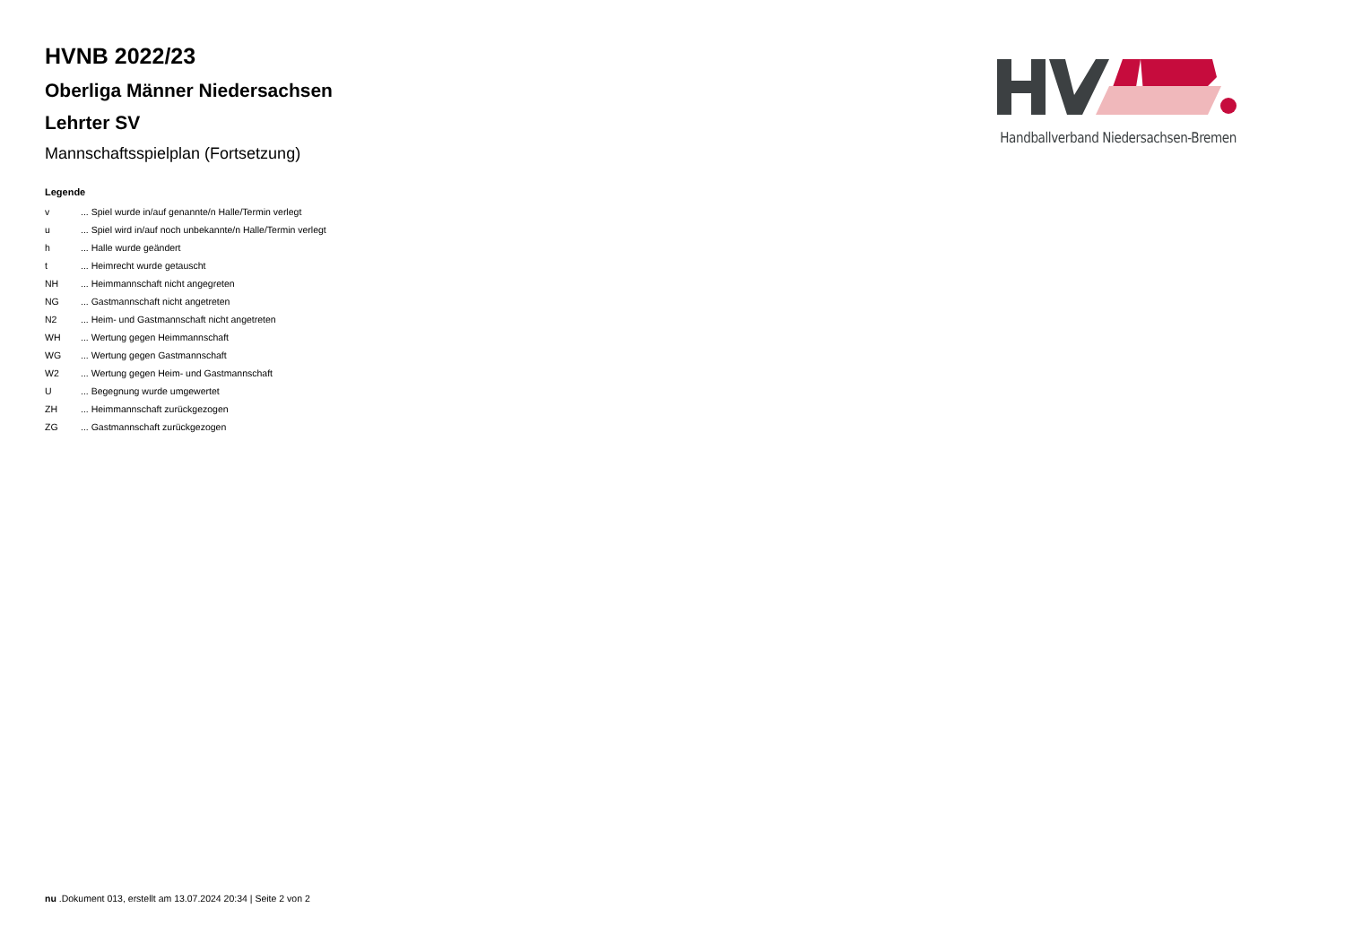HVNB 2022/23
Oberliga Männer Niedersachsen
Lehrter SV
Mannschaftsspielplan (Fortsetzung)
Handballverband Niedersachsen-Bremen
Legende
| v | ... Spiel wurde in/auf genannte/n Halle/Termin verlegt |
| u | ... Spiel wird in/auf noch unbekannte/n Halle/Termin verlegt |
| h | ... Halle wurde geändert |
| t | ... Heimrecht wurde getauscht |
| NH | ... Heimmannschaft nicht angegreten |
| NG | ... Gastmannschaft nicht angetreten |
| N2 | ... Heim- und Gastmannschaft nicht angetreten |
| WH | ... Wertung gegen Heimmannschaft |
| WG | ... Wertung gegen Gastmannschaft |
| W2 | ... Wertung gegen Heim- und Gastmannschaft |
| U | ... Begegnung wurde umgewertet |
| ZH | ... Heimmannschaft zurückgezogen |
| ZG | ... Gastmannschaft zurückgezogen |
nu .Dokument 013, erstellt am 13.07.2024 20:34 | Seite 2 von 2